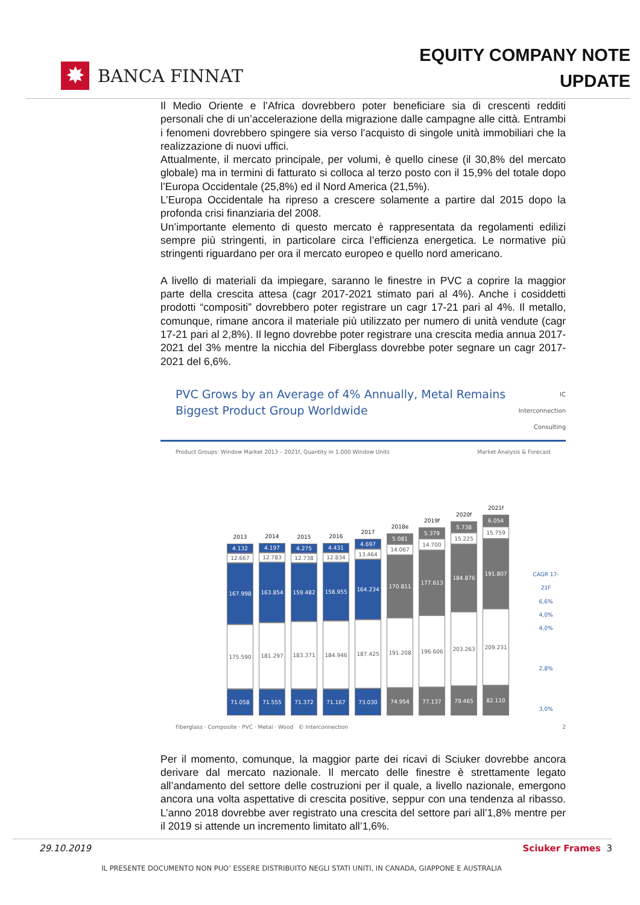✸ BANCA FINNAT
EQUITY COMPANY NOTE
UPDATE
Il Medio Oriente e l’Africa dovrebbero poter beneficiare sia di crescenti redditi personali che di un’accelerazione della migrazione dalle campagne alle città. Entrambi i fenomeni dovrebbero spingere sia verso l’acquisto di singole unità immobiliari che la realizzazione di nuovi uffici.
Attualmente, il mercato principale, per volumi, è quello cinese (il 30,8% del mercato globale) ma in termini di fatturato si colloca al terzo posto con il 15,9% del totale dopo l’Europa Occidentale (25,8%) ed il Nord America (21,5%).
L’Europa Occidentale ha ripreso a crescere solamente a partire dal 2015 dopo la profonda crisi finanziaria del 2008.
Un’importante elemento di questo mercato è rappresentata da regolamenti edilizi sempre più stringenti, in particolare circa l’efficienza energetica. Le normative più stringenti riguardano per ora il mercato europeo e quello nord americano.
A livello di materiali da impiegare, saranno le finestre in PVC a coprire la maggior parte della crescita attesa (cagr 2017-2021 stimato pari al 4%). Anche i cosiddetti prodotti “compositi” dovrebbero poter registrare un cagr 17-21 pari al 4%. Il metallo, comunque, rimane ancora il materiale più utilizzato per numero di unità vendute (cagr 17-21 pari al 2,8%). Il legno dovrebbe poter registrare una crescita media annua 2017-2021 del 3% mentre la nicchia del Fiberglass dovrebbe poter segnare un cagr 2017-2021 del 6,6%.
PVC Grows by an Average of 4% Annually, Metal Remains
Biggest Product Group Worldwide IC
Interconnection
Consulting
Product Groups: Window Market 2013 – 2021f, Quantity in 1.000 Window Units Market Analysis & Forecast
2013
4.132
12.667
167.998
175.590
71.058
2014
4.197
12.783
163.854
181.297
71.555
2015
4.275
12.738
159.482
183.371
71.372
2016
4.431
12.834
158.955
184.946
71.167
2017
4.697
13.464
164.234
187.425
73.030
2018e
5.081
14.067
170.811
191.208
74.954
2019f
5.379
14.700
177.613
196.606
77.137
2020f
5.738
15.225
184.876
203.263
79.465
2021f
6.054
15.759
191.807
209.231
82.110
CAGR 17-21F
6,6%
4,0%
4,0%
2,8%
3,0%
Fiberglass · Composite · PVC · Metal · Wood © Interconnection 2
Per il momento, comunque, la maggior parte dei ricavi di Sciuker dovrebbe ancora derivare dal mercato nazionale. Il mercato delle finestre è strettamente legato all’andamento del settore delle costruzioni per il quale, a livello nazionale, emergono ancora una volta aspettative di crescita positive, seppur con una tendenza al ribasso. L’anno 2018 dovrebbe aver registrato una crescita del settore pari all’1,8% mentre per il 2019 si attende un incremento limitato all’1,6%.
29.10.2019 Sciuker Frames 3
IL PRESENTE DOCUMENTO NON PUO’ ESSERE DISTRIBUITO NEGLI STATI UNITI, IN CANADA, GIAPPONE E AUSTRALIA